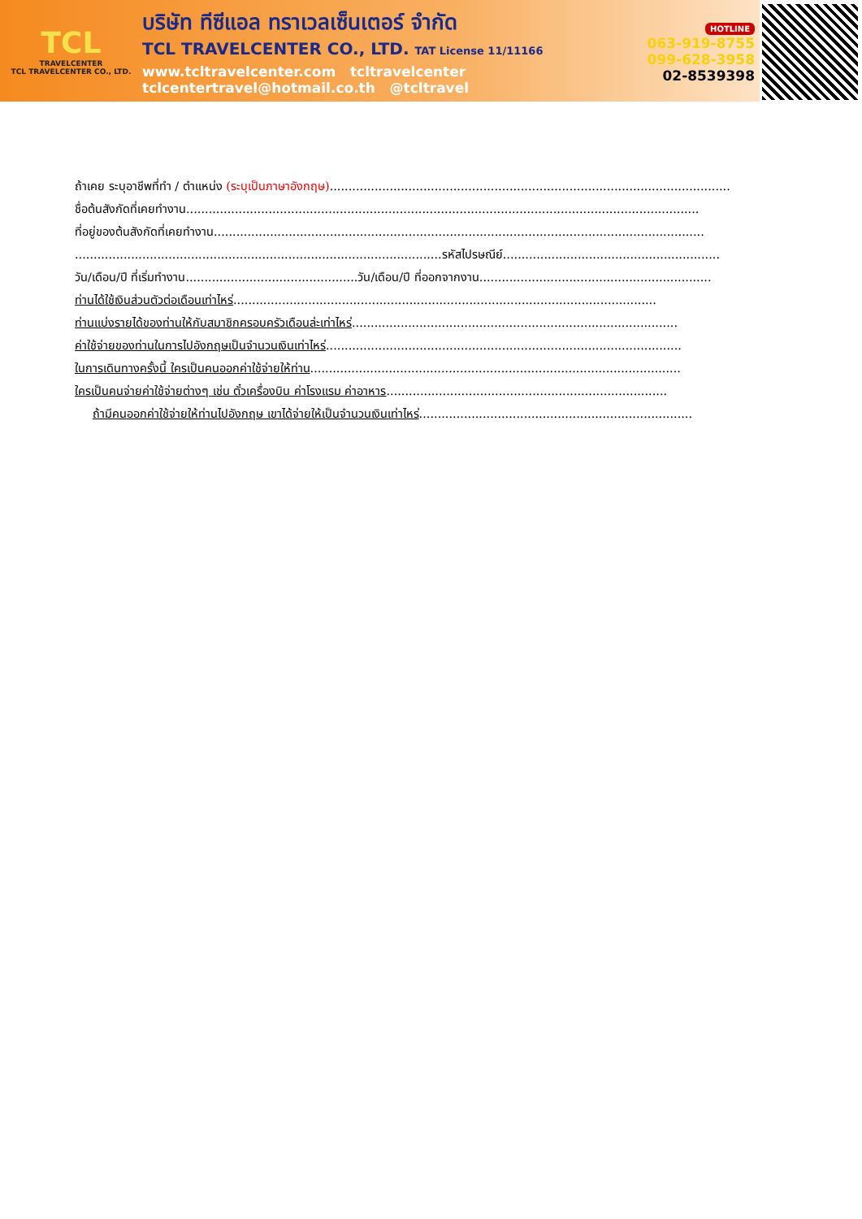TCL
TRAVELCENTER
TCL TRAVELCENTER CO., LTD.
บริษัท ทีซีแอล ทราเวลเซ็นเตอร์ จำกัด
TCL TRAVELCENTER CO., LTD. TAT License 11/11166
www.tcltravelcenter.com tcltravelcenter
tclcentertravel@hotmail.co.th @tcltravel
HOTLINE
063-919-8755
099-628-3958
02-8539398
ถ้าเคย ระบุอาชีพที่ทำ / ตำแหน่ง (ระบุเป็นภาษาอังกฤษ)...........................................................................................................
ชื่อต้นสังกัดที่เคยทำงาน.........................................................................................................................................
ที่อยู่ของต้นสังกัดที่เคยทำงาน...................................................................................................................................
..................................................................................................รหัสไปรษณีย์..........................................................
วัน/เดือน/ปี ที่เริ่มทำงาน..............................................วัน/เดือน/ปี ที่ออกจากงาน..............................................................
ท่านได้ใช้เงินส่วนตัวต่อเดือนเท่าไหร่.................................................................................................................
ท่านแบ่งรายได้ของท่านให้กับสมาชิกครอบครัวเดือนล่ะเท่าไหร่.......................................................................................
ค่าใช้จ่ายของท่านในการไปอังกฤษเป็นจำนวนเงินเท่าไหร่...............................................................................................
ในการเดินทางครั้งนี้ ใครเป็นคนออกค่าใช้จ่ายให้ท่าน...................................................................................................
ใครเป็นคนจ่ายค่าใช้จ่ายต่างๆ เช่น ตั๋วเครื่องบิน ค่าโรงแรม ค่าอาหาร...........................................................................
ถ้ามีคนออกค่าใช้จ่ายให้ท่านไปอังกฤษ เขาได้จ่ายให้เป็นจำนวนเงินเท่าไหร่.........................................................................